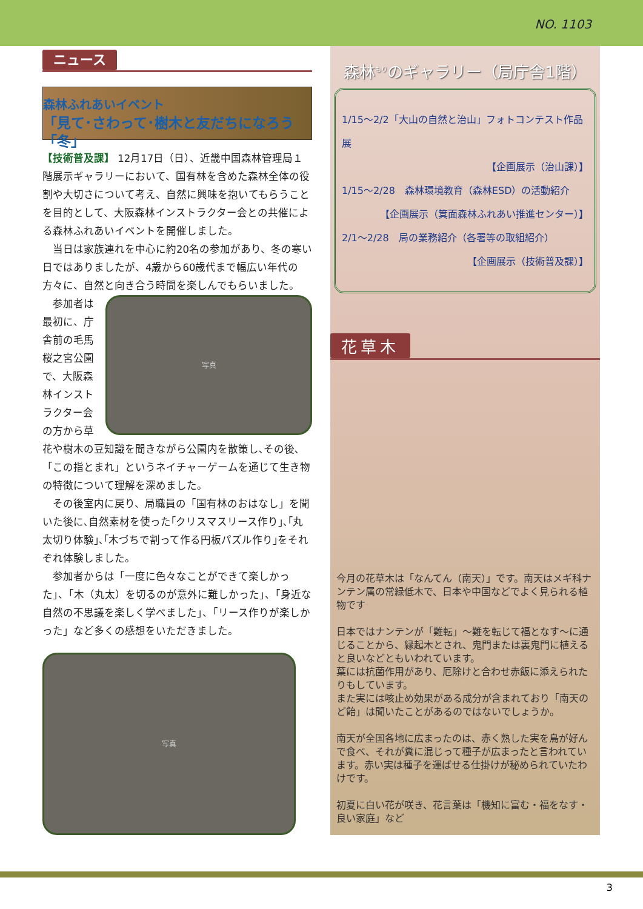NO. 1103
ニュース
森林ふれあいイベント
「見て･さわって･樹木と友だちになろう「冬」
【技術普及課】 12月17日（日）、近畿中国森林管理局１階展示ギャラリーにおいて、国有林を含めた森林全体の役割や大切さについて考え、自然に興味を抱いてもらうことを目的として、大阪森林インストラクター会との共催による森林ふれあいイベントを開催しました。
　当日は家族連れを中心に約20名の参加があり、冬の寒い日ではありましたが、4歳から60歳代まで幅広い年代の方々に、自然と向き合う時間を楽しんでもらいました。
　参加者は最初に、庁舎前の毛馬桜之宮公園で、大阪森林インストラクター会の方から草
写真
花や樹木の豆知識を聞きながら公園内を散策し､その後､「この指とまれ」というネイチャーゲームを通じて生き物の特徴について理解を深めました。
　その後室内に戻り、局職員の「国有林のおはなし」を聞いた後に､自然素材を使った｢クリスマスリース作り｣､｢丸太切り体験｣､｢木づちで割って作る円板パズル作り｣をそれぞれ体験しました。
　参加者からは「一度に色々なことができて楽しかった」、「木（丸太）を切るのが意外に難しかった」、「身近な自然の不思議を楽しく学べました」、「リース作りが楽しかった」など多くの感想をいただきました。
写真
森林<sup>もり</sup>のギャラリー（局庁舎1階）
1/15～2/2「大山の自然と治山」フォトコンテスト作品展
【企画展示（治山課）】
1/15～2/28　森林環境教育（森林ESD）の活動紹介
【企画展示（箕面森林ふれあい推進センター）】
2/1～2/28　局の業務紹介（各署等の取組紹介）
【企画展示（技術普及課）】
花草木
今月の花草木は「なんてん（南天）」です。南天はメギ科ナンテン属の常緑低木で、日本や中国などでよく見られる植物です
日本ではナンテンが「難転」～難を転じて福となす～に通じることから、縁起木とされ、鬼門または裏鬼門に植えると良いなどともいわれています。
葉には抗菌作用があり、厄除けと合わせ赤飯に添えられたりもしています。
また実には咳止め効果がある成分が含まれており「南天のど飴」は聞いたことがあるのではないでしょうか。
南天が全国各地に広まったのは、赤く熟した実を鳥が好んで食べ、それが糞に混じって種子が広まったと言われています。赤い実は種子を運ばせる仕掛けが秘められていたわけです。
初夏に白い花が咲き、花言葉は「機知に富む・福をなす・良い家庭」など
3